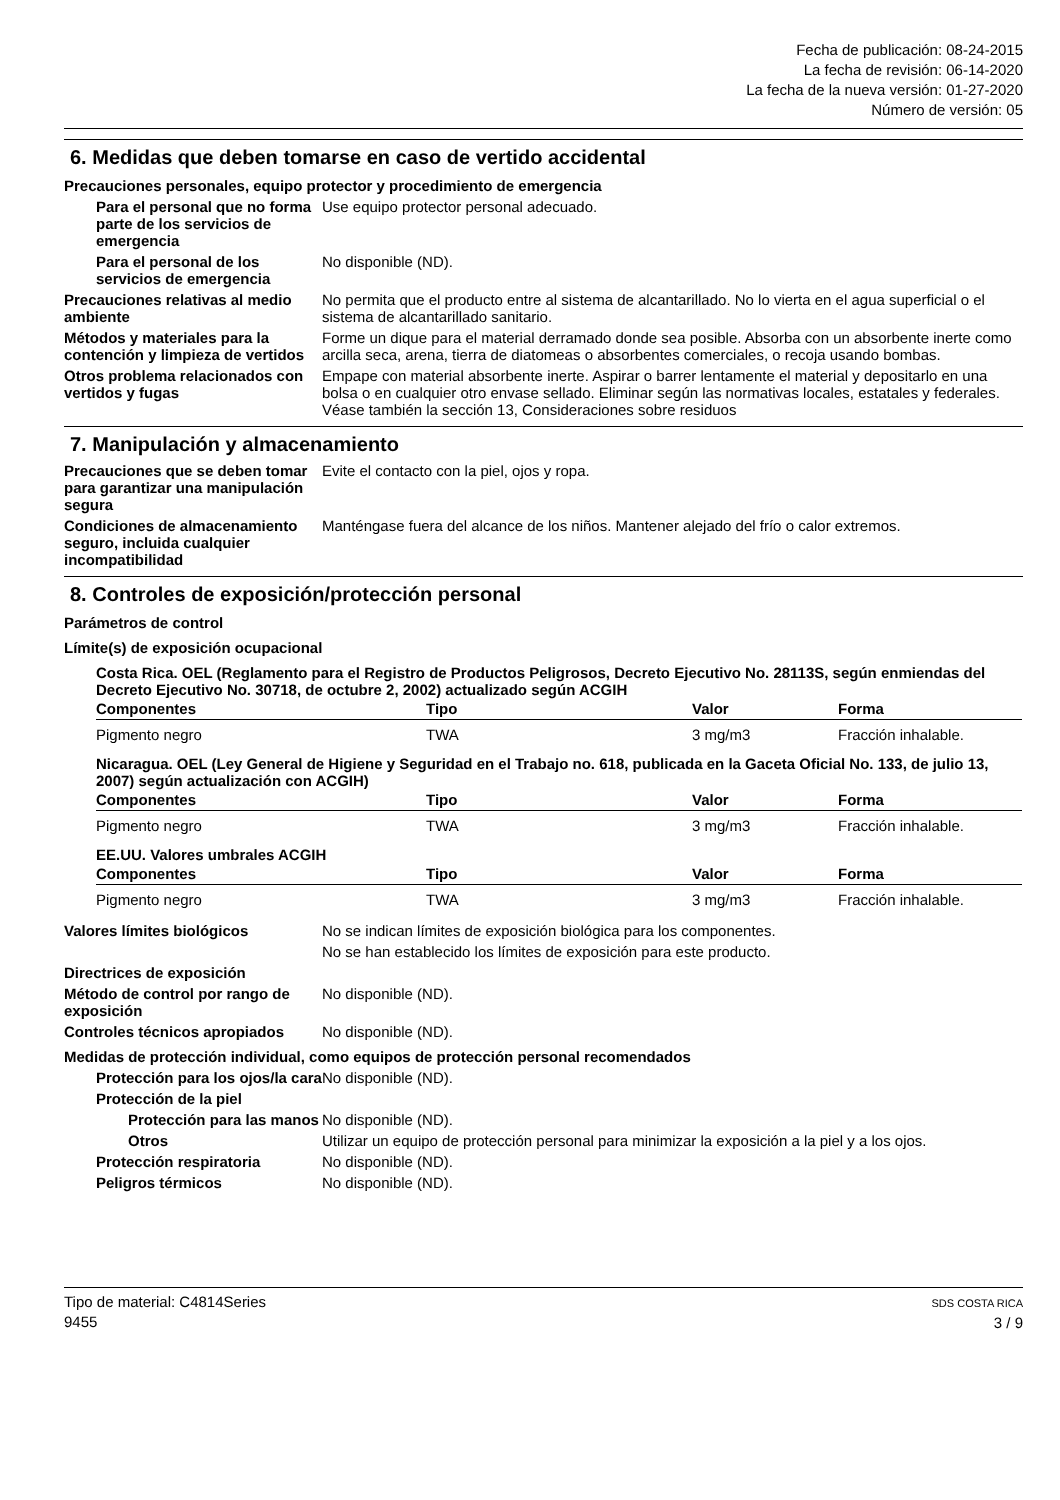Fecha de publicación: 08-24-2015
La fecha de revisión: 06-14-2020
La fecha de la nueva versión: 01-27-2020
Número de versión: 05
6. Medidas que deben tomarse en caso de vertido accidental
Precauciones personales, equipo protector y procedimiento de emergencia
Para el personal que no forma parte de los servicios de emergencia
Use equipo protector personal adecuado.
Para el personal de los servicios de emergencia
No disponible (ND).
Precauciones relativas al medio ambiente
No permita que el producto entre al sistema de alcantarillado. No lo vierta en el agua superficial o el sistema de alcantarillado sanitario.
Métodos y materiales para la contención y limpieza de vertidos
Forme un dique para el material derramado donde sea posible. Absorba con un absorbente inerte como arcilla seca, arena, tierra de diatomeas o absorbentes comerciales, o recoja usando bombas.
Otros problema relacionados con vertidos y fugas
Empape con material absorbente inerte. Aspirar o barrer lentamente el material y depositarlo en una bolsa o en cualquier otro envase sellado. Eliminar según las normativas locales, estatales y federales. Véase también la sección 13, Consideraciones sobre residuos
7. Manipulación y almacenamiento
Precauciones que se deben tomar para garantizar una manipulación segura
Evite el contacto con la piel, ojos y ropa.
Condiciones de almacenamiento seguro, incluida cualquier incompatibilidad
Manténgase fuera del alcance de los niños. Mantener alejado del frío o calor extremos.
8. Controles de exposición/protección personal
Parámetros de control
Límite(s) de exposición ocupacional
Costa Rica. OEL (Reglamento para el Registro de Productos Peligrosos, Decreto Ejecutivo No. 28113S, según enmiendas del Decreto Ejecutivo No. 30718, de octubre 2, 2002) actualizado según ACGIH
| Componentes | Tipo | Valor | Forma |
| --- | --- | --- | --- |
| Pigmento negro | TWA | 3 mg/m3 | Fracción inhalable. |
Nicaragua. OEL (Ley General de Higiene y Seguridad en el Trabajo no. 618, publicada en la Gaceta Oficial No. 133, de julio 13, 2007) según actualización con ACGIH)
| Componentes | Tipo | Valor | Forma |
| --- | --- | --- | --- |
| Pigmento negro | TWA | 3 mg/m3 | Fracción inhalable. |
EE.UU. Valores umbrales ACGIH
| Componentes | Tipo | Valor | Forma |
| --- | --- | --- | --- |
| Pigmento negro | TWA | 3 mg/m3 | Fracción inhalable. |
Valores límites biológicos No se indican límites de exposición biológica para los componentes.
No se han establecido los límites de exposición para este producto.
Directrices de exposición
Método de control por rango de exposición
No disponible (ND).
Controles técnicos apropiados
No disponible (ND).
Medidas de protección individual, como equipos de protección personal recomendados
Protección para los ojos/la cara
No disponible (ND).
Protección de la piel
Protección para las manos
No disponible (ND).
Otros Utilizar un equipo de protección personal para minimizar la exposición a la piel y a los ojos.
Protección respiratoria No disponible (ND).
Peligros térmicos No disponible (ND).
Tipo de material: C4814Series
9455
SDS COSTA RICA
3 / 9